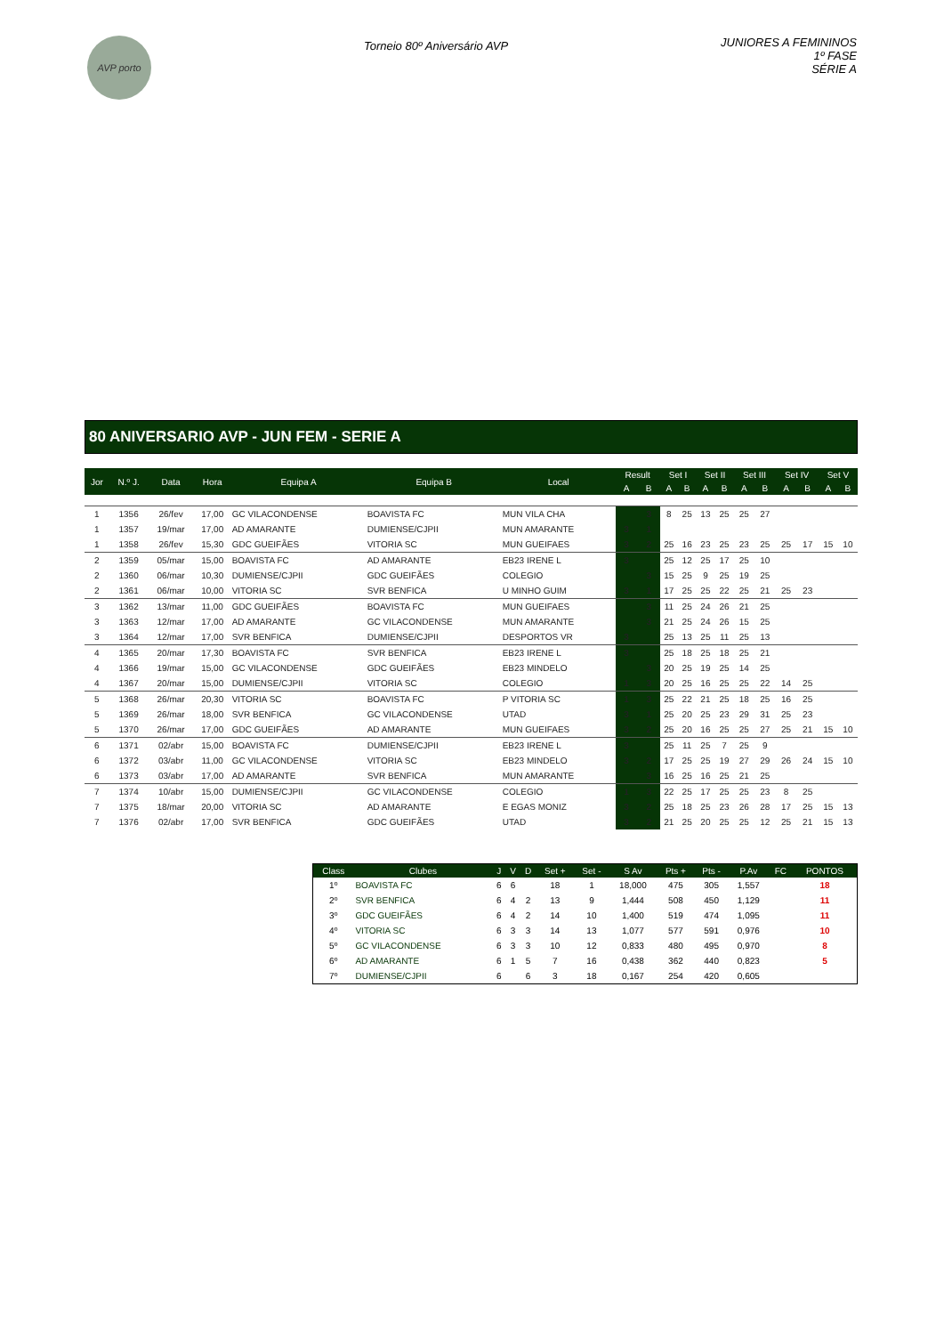AVP porto
Torneio 80º Aniversário AVP
JUNIORES A FEMININOS
1º FASE
SÉRIE A
80 ANIVERSARIO AVP - JUN FEM - SERIE A
| Jor | N.º J. | Data | Hora | Equipa A | Equipa B | Local | Result | | Set I | | Set II | | Set III | | Set IV | | Set V | |
| --- | --- | --- | --- | --- | --- | --- | --- | --- | --- | --- | --- | --- | --- | --- | --- | --- | --- | --- |
| | | | | | | | A | B | A | B | A | B | A | B | A | B | A | B |
| 1 | 1356 | 26/fev | 17,00 | GC VILACONDENSE | BOAVISTA FC | MUN VILA CHA | | 3 | 8 | 25 | 13 | 25 | 25 | 27 | | | | |
| 1 | 1357 | 19/mar | 17,00 | AD AMARANTE | DUMIENSE/CJPII | MUN AMARANTE | 3 | 1 | | | | | | | | | | |
| 1 | 1358 | 26/fev | 15,30 | GDC GUEIFÃES | VITORIA SC | MUN GUEIFAES | 3 | 2 | 25 | 16 | 23 | 25 | 23 | 25 | 25 | 17 | 15 | 10 |
| 2 | 1359 | 05/mar | 15,00 | BOAVISTA FC | AD AMARANTE | EB23 IRENE L | 3 | | 25 | 12 | 25 | 17 | 25 | 10 | | | | |
| 2 | 1360 | 06/mar | 10,30 | DUMIENSE/CJPII | GDC GUEIFÃES | COLEGIO | | 3 | 15 | 25 | 9 | 25 | 19 | 25 | | | | |
| 2 | 1361 | 06/mar | 10,00 | VITORIA SC | SVR BENFICA | U MINHO GUIM | 3 | 1 | 17 | 25 | 25 | 22 | 25 | 21 | 25 | 23 | | |
| 3 | 1362 | 13/mar | 11,00 | GDC GUEIFÃES | BOAVISTA FC | MUN GUEIFAES | | 3 | 11 | 25 | 24 | 26 | 21 | 25 | | | | |
| 3 | 1363 | 12/mar | 17,00 | AD AMARANTE | GC VILACONDENSE | MUN AMARANTE | | 3 | 21 | 25 | 24 | 26 | 15 | 25 | | | | |
| 3 | 1364 | 12/mar | 17,00 | SVR BENFICA | DUMIENSE/CJPII | DESPORTOS VR | 3 | | 25 | 13 | 25 | 11 | 25 | 13 | | | | |
| 4 | 1365 | 20/mar | 17,30 | BOAVISTA FC | SVR BENFICA | EB23 IRENE L | 3 | | 25 | 18 | 25 | 18 | 25 | 21 | | | | |
| 4 | 1366 | 19/mar | 15,00 | GC VILACONDENSE | GDC GUEIFÃES | EB23 MINDELO | | 3 | 20 | 25 | 19 | 25 | 14 | 25 | | | | |
| 4 | 1367 | 20/mar | 15,00 | DUMIENSE/CJPII | VITORIA SC | COLEGIO | 1 | 3 | 20 | 25 | 16 | 25 | 25 | 22 | 14 | 25 | | |
| 5 | 1368 | 26/mar | 20,30 | VITORIA SC | BOAVISTA FC | P VITORIA SC | 1 | 3 | 25 | 22 | 21 | 25 | 18 | 25 | 16 | 25 | | |
| 5 | 1369 | 26/mar | 18,00 | SVR BENFICA | GC VILACONDENSE | UTAD | 3 | 1 | 25 | 20 | 25 | 23 | 29 | 31 | 25 | 23 | | |
| 5 | 1370 | 26/mar | 17,00 | GDC GUEIFÃES | AD AMARANTE | MUN GUEIFAES | 3 | 2 | 25 | 20 | 16 | 25 | 25 | 27 | 25 | 21 | 15 | 10 |
| 6 | 1371 | 02/abr | 15,00 | BOAVISTA FC | DUMIENSE/CJPII | EB23 IRENE L | 3 | | 25 | 11 | 25 | 7 | 25 | 9 | | | | |
| 6 | 1372 | 03/abr | 11,00 | GC VILACONDENSE | VITORIA SC | EB23 MINDELO | 3 | 2 | 17 | 25 | 25 | 19 | 27 | 29 | 26 | 24 | 15 | 10 |
| 6 | 1373 | 03/abr | 17,00 | AD AMARANTE | SVR BENFICA | MUN AMARANTE | | 3 | 16 | 25 | 16 | 25 | 21 | 25 | | | | |
| 7 | 1374 | 10/abr | 15,00 | DUMIENSE/CJPII | GC VILACONDENSE | COLEGIO | 1 | 3 | 22 | 25 | 17 | 25 | 25 | 23 | 8 | 25 | | |
| 7 | 1375 | 18/mar | 20,00 | VITORIA SC | AD AMARANTE | E EGAS MONIZ | 3 | 2 | 25 | 18 | 25 | 23 | 26 | 28 | 17 | 25 | 15 | 13 |
| 7 | 1376 | 02/abr | 17,00 | SVR BENFICA | GDC GUEIFÃES | UTAD | 3 | 2 | 21 | 25 | 20 | 25 | 25 | 12 | 25 | 21 | 15 | 13 |
| Class | Clubes | J | V | D | Set + | Set - | S Av | Pts + | Pts - | P.Av | FC | PONTOS |
| --- | --- | --- | --- | --- | --- | --- | --- | --- | --- | --- | --- | --- |
| 1º | BOAVISTA FC | 6 | 6 | | 18 | 1 | 18,000 | 475 | 305 | 1,557 | | 18 |
| 2º | SVR BENFICA | 6 | 4 | 2 | 13 | 9 | 1,444 | 508 | 450 | 1,129 | | 11 |
| 3º | GDC GUEIFÃES | 6 | 4 | 2 | 14 | 10 | 1,400 | 519 | 474 | 1,095 | | 11 |
| 4º | VITORIA SC | 6 | 3 | 3 | 14 | 13 | 1,077 | 577 | 591 | 0,976 | | 10 |
| 5º | GC VILACONDENSE | 6 | 3 | 3 | 10 | 12 | 0,833 | 480 | 495 | 0,970 | | 8 |
| 6º | AD AMARANTE | 6 | 1 | 5 | 7 | 16 | 0,438 | 362 | 440 | 0,823 | | 5 |
| 7º | DUMIENSE/CJPII | 6 | | 6 | 3 | 18 | 0,167 | 254 | 420 | 0,605 | | |